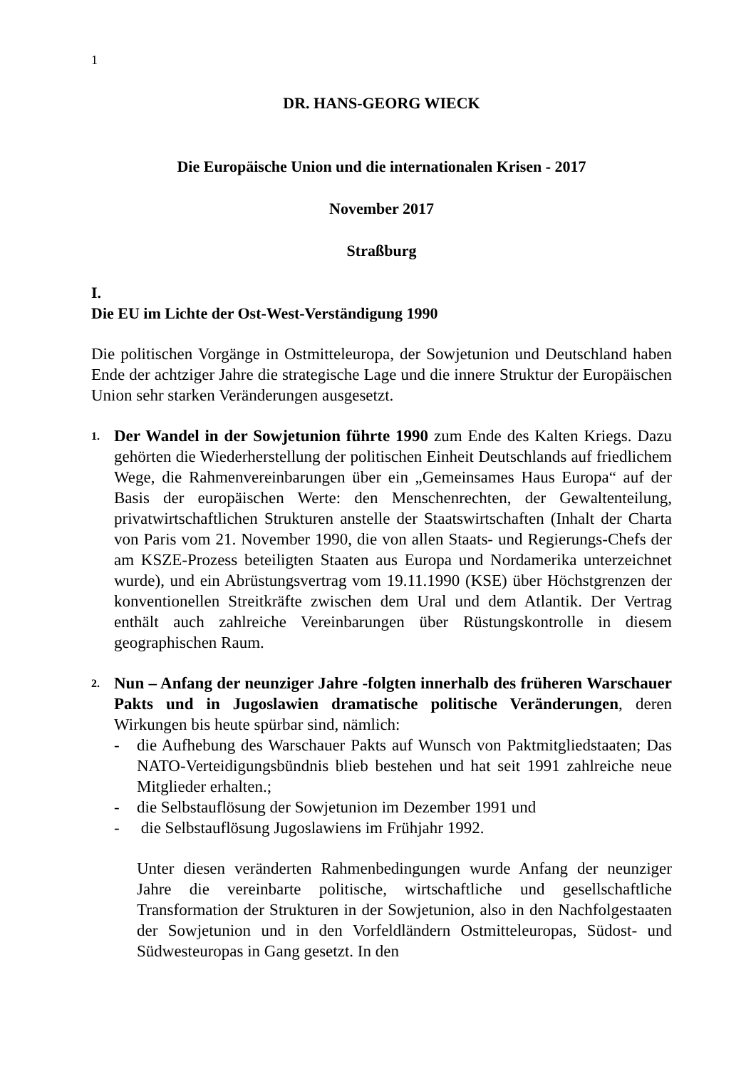1
DR. HANS-GEORG WIECK
Die Europäische Union und die internationalen Krisen - 2017
November 2017
Straßburg
I.
Die EU im Lichte der Ost-West-Verständigung 1990
Die politischen Vorgänge in Ostmitteleuropa, der Sowjetunion und Deutschland haben Ende der achtziger Jahre die strategische Lage und die innere Struktur der Europäischen Union sehr starken Veränderungen ausgesetzt.
1.
Der Wandel in der Sowjetunion führte 1990 zum Ende des Kalten Kriegs. Dazu gehörten die Wiederherstellung der politischen Einheit Deutschlands auf friedlichem Wege, die Rahmenvereinbarungen über ein „Gemeinsames Haus Europa“ auf der Basis der europäischen Werte: den Menschenrechten, der Gewaltenteilung, privatwirtschaftlichen Strukturen anstelle der Staatswirtschaften (Inhalt der Charta von Paris vom 21. November 1990, die von allen Staats- und Regierungs-Chefs der am KSZE-Prozess beteiligten Staaten aus Europa und Nordamerika unterzeichnet wurde), und ein Abrüstungsvertrag vom 19.11.1990 (KSE) über Höchstgrenzen der konventionellen Streitkräfte zwischen dem Ural und dem Atlantik. Der Vertrag enthält auch zahlreiche Vereinbarungen über Rüstungskontrolle in diesem geographischen Raum.
2.
Nun – Anfang der neunziger Jahre -folgten innerhalb des früheren Warschauer Pakts und in Jugoslawien dramatische politische Veränderungen, deren Wirkungen bis heute spürbar sind, nämlich:
- die Aufhebung des Warschauer Pakts auf Wunsch von Paktmitgliedstaaten; Das NATO-Verteidigungsbündnis blieb bestehen und hat seit 1991 zahlreiche neue Mitglieder erhalten.;
- die Selbstauflösung der Sowjetunion im Dezember 1991 und
- die Selbstauflösung Jugoslawiens im Frühjahr 1992.
Unter diesen veränderten Rahmenbedingungen wurde Anfang der neunziger Jahre die vereinbarte politische, wirtschaftliche und gesellschaftliche Transformation der Strukturen in der Sowjetunion, also in den Nachfolgestaaten der Sowjetunion und in den Vorfeldländern Ostmitteleuropas, Südost- und Südwesteuropas in Gang gesetzt. In den